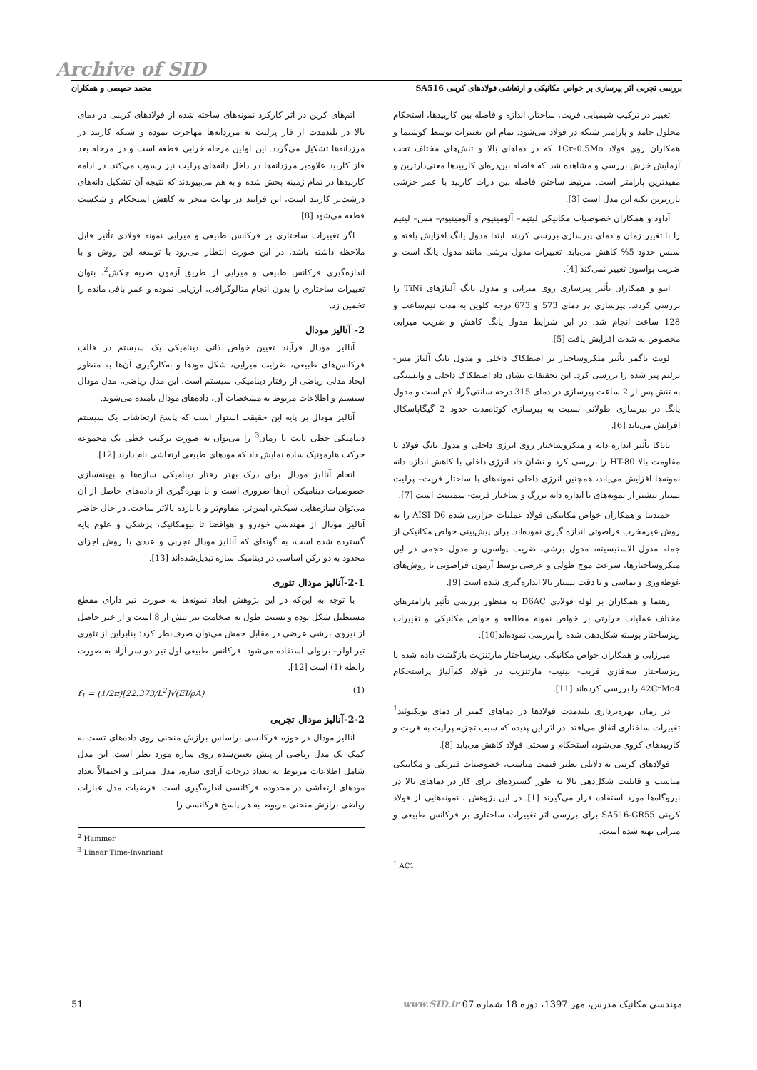Archive of SID
بررسی تجربی اثر پیرسازی بر خواص مکانیکی و ارتعاشی فولادهای کربنی SA516 محمد حمیصی و همکاران
تغییر در ترکیب شیمیایی فریت، ساختار، اندازه و فاصله بین کاربیدها، استحکام محلول جامد و پارامتر شبکه در فولاد می‌شود. تمام این تغییرات توسط کوشیما و همکاران روی فولاد 1Cr–0.5Mo که در دماهای بالا و تنش‌های مختلف تحت آزمایش خزش بررسی و مشاهده شد که فاصله بین‌ذره‌ای کاربیدها معنی‌دارترین و مفیدترین پارامتر است. مرتبط ساختن فاصله بین ذرات کاربید با عمر خزشی بارزترین نکته این مدل است [3].
آداود و همکاران خصوصیات مکانیکی لیتیم– آلومینیوم و آلومینیوم– مس– لیتیم را با تغییر زمان و دمای پیرسازی بررسی کردند. ابتدا مدول یانگ افزایش یافته و سپس حدود 5% کاهش می‌یابد. تغییرات مدول برشی مانند مدول یانگ است و ضریب پواسون تغییر نمی‌کند [4].
ایتو و همکاران تأثیر پیرسازی روی میرایی و مدول یانگ آلیاژهای TiNi را بررسی کردند. پیرسازی در دمای 573 و 673 درجه کلوین به مدت نیم‌ساعت و 128 ساعت انجام شد. در این شرایط مدول یانگ کاهش و ضریب میرایی مخصوص به شدت افزایش یافت [5].
لونت یاگمر تأثیر میکروساختار بر اصطکاک داخلی و مدول یانگ آلیاژ مس- برلیم پیر شده را بررسی کرد. این تحقیقات نشان داد اصطکاک داخلی و وابستگی به تنش پس از 2 ساعت پیرسازی در دمای 315 درجه سانتی‌گراد کم است و مدول یانگ در پیرسازی طولانی نسبت به پیرسازی کوتاه‌مدت حدود 2 گیگاپاسکال افزایش می‌یابد [6].
تاناکا تأثیر اندازه دانه و میکروساختار روی انرژی داخلی و مدول یانگ فولاد با مقاومت بالا HT-80 را بررسی کرد و نشان داد انرژی داخلی با کاهش اندازه دانه نمونه‌ها افزایش می‌یابد، همچنین انرژی داخلی نمونه‌های با ساختار فریت– پرلیت بسیار بیشتر از نمونه‌های با اندازه دانه بزرگ و ساختار فریت- سمنتیت است [7].
حمیدنیا و همکاران خواص مکانیکی فولاد عملیات حرارتی شده AISI D6 را به روش غیرمخرب فراصوتی اندازه گیری نموده‌اند. برای پیش‌بینی خواص مکانیکی از جمله مدول الاستیسیته، مدول برشی، ضریب پواسون و مدول حجمی در این میکروساختارها، سرعت موج طولی و عرضی توسط آزمون فراصوتی با روش‌های غوطه‌وری و تماسی و با دقت بسیار بالا اندازه‌گیری شده است [9].
رهنما و همکاران بر لوله فولادی D6AC به منظور بررسی تأثیر پارامترهای مختلف عملیات حرارتی بر خواص نمونه مطالعه و خواص مکانیکی و تغییرات ریزساختار پوسته شکل‌دهی شده را بررسی نموده‌اند[10].
میرزایی و همکاران خواص مکانیکی ریزساختار مارتنزیت بازگشت داده شده با ریزساختار سه‌فازی فریت- بینیت- مارتنزیت در فولاد کم‌آلیاژ پراستحکام 42CrMo4 را بررسی کرده‌اند [11].
در زمان بهره‌برداری بلندمدت فولادها در دماهای کمتر از دمای یوتکتوئید<sup>1</sup> تغییرات ساختاری اتفاق می‌افتد. در اثر این پدیده که سبب تجزیه پرلیت به فریت و کاربیدهای کروی می‌شود، استحکام و سختی فولاد کاهش می‌یابد [8].
فولادهای کربنی به دلایلی نظیر قیمت مناسب، خصوصیات فیزیکی و مکانیکی مناسب و قابلیت شکل‌دهی بالا به طور گسترده‌ای برای کار در دماهای بالا در نیروگاه‌ها مورد استفاده قرار می‌گیرند [1]. در این پژوهش ، نمونه‌هایی از فولاد کربنی SA516-GR55 برای بررسی اثر تغییرات ساختاری بر فرکانس طبیعی و میرایی تهیه شده است.
<sup>1</sup> AC1
اتم‌های کربن در اثر کارکرد نمونه‌های ساخته شده از فولادهای کربنی در دمای بالا در بلندمدت از فاز پرلیت به مرزدانه‌ها مهاجرت نموده و شبکه کاربید در مرزدانه‌ها تشکیل می‌گردد. این اولین مرحله خرابی قطعه است و در مرحله بعد فاز کاربید علاوه‌بر مرزدانه‌ها در داخل دانه‌های پرلیت نیز رسوب می‌کند. در ادامه کاربیدها در تمام زمینه پخش شده و به هم می‌پیوندند که نتیجه آن تشکیل دانه‌های درشت‌تر کاربید است، این فرایند در نهایت منجر به کاهش استحکام و شکست قطعه می‌شود [8].
اگر تغییرات ساختاری بر فرکانس طبیعی و میرایی نمونه فولادی تأثیر قابل ملاحظه داشته باشد، در این صورت انتظار می‌رود با توسعه این روش و با اندازه‌گیری فرکانس طبیعی و میرایی از طریق آزمون ضربه چکش<sup>2</sup>، بتوان تغییرات ساختاری را بدون انجام متالوگرافی، ارزیابی نموده و عمر باقی مانده را تخمین زد.
2- آنالیز مودال
آنالیز مودال فرآیند تعیین خواص ذاتی دینامیکی یک سیستم در قالب فرکانس‌های طبیعی، ضرایب میرایی، شکل مودها و به‌کارگیری آن‌ها به منظور ایجاد مدلی ریاضی از رفتار دینامیکی سیستم است. این مدل ریاضی، مدل مودال سیستم و اطلاعات مربوط به مشخصات آن، داده‌های مودال نامیده می‌شوند.
آنالیز مودال بر پایه این حقیقت استوار است که پاسخ ارتعاشات یک سیستم دینامیکی خطی ثابت با زمان<sup>3</sup> را می‌توان به صورت ترکیب خطی یک مجموعه حرکت هارمونیک ساده نمایش داد که مودهای طبیعی ارتعاشی نام دارند [12].
انجام آنالیز مودال برای درک بهتر رفتار دینامیکی سازه‌ها و بهینه‌سازی خصوصیات دینامیکی آن‌ها ضروری است و با بهره‌گیری از داده‌های حاصل از آن می‌توان سازه‌هایی سبک‌تر، ایمن‌تر، مقاوم‌تر و با بازده بالاتر ساخت. در حال حاضر آنالیز مودال از مهندسی خودرو و هوافضا تا بیومکانیک، پزشکی و علوم پایه گسترده شده است، به گونه‌ای که آنالیز مودال تجربی و عددی با روش اجزای محدود به دو رکن اساسی در دینامیک سازه تبدیل‌شده‌اند [13].
2-1-آنالیز مودال تئوری
با توجه به این‌که در این پژوهش ابعاد نمونه‌ها به صورت تیر دارای مقطع مستطیل شکل بوده و نسبت طول به ضخامت تیر بیش از 8 است و از خیز حاصل از نیروی برشی عرضی در مقابل خمش می‌توان صرف‌نظر کرد؛ بنابراین از تئوری تیر اولر– برنولی استفاده می‌شود. فرکانس طبیعی اول تیر دو سر آزاد به صورت رابطه (1) است [12].
f<sub>1</sub> = (1/2π)[22.373/L<sup>2</sup>]√(EI/ρA) (1)
2-2-آنالیز مودال تجربی
آنالیز مودال در حوزه فرکانسی براساس برازش منحنی روی داده‌های تست به کمک یک مدل ریاضی از پیش تعیین‌شده روی سازه مورد نظر است. این مدل شامل اطلاعات مربوط به تعداد درجات آزادی سازه، مدل میرایی و احتمالاً تعداد مودهای ارتعاشی در محدوده فرکانسی اندازه‌گیری است. فرضیات مدل عبارات ریاضی برازش منحنی مربوط به هر پاسخ فرکانسی را
<sup>2</sup> Hammer
<sup>3</sup> Linear Time-Invariant
51 مهندسی مکانیک مدرس، مهر 1397، دوره 18 شماره 07 www.SID.ir